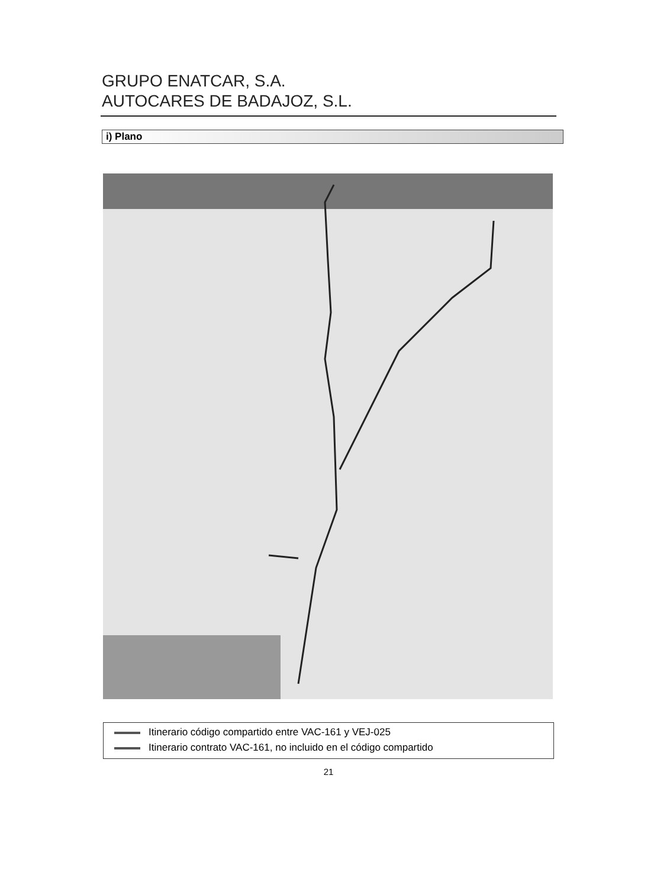GRUPO ENATCAR, S.A.
AUTOCARES DE BADAJOZ, S.L.
i) Plano
Itinerario código compartido entre VAC-161 y VEJ-025
Itinerario contrato VAC-161, no incluido en el código compartido
21